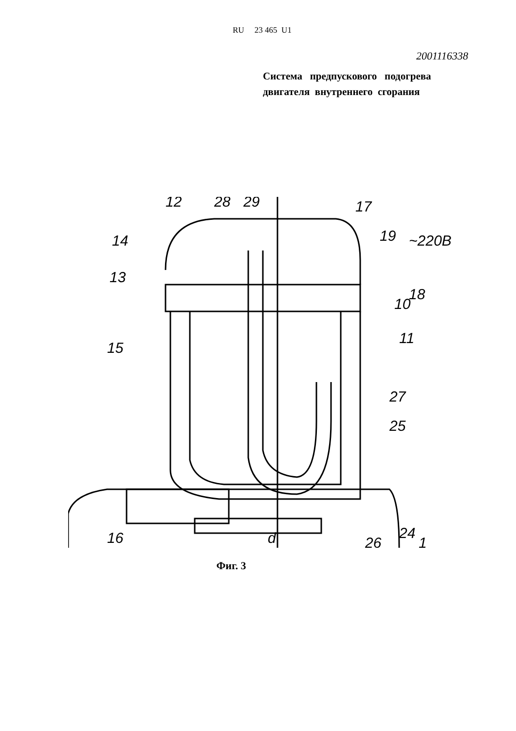RU 23 465 U1
2001116338
Система предпускового подогрева двигателя внутреннего сгорания
12
28
29
17
19
~220B
14
13
18
10
11
15
27
25
24
1
26
16
d
Фиг. 3